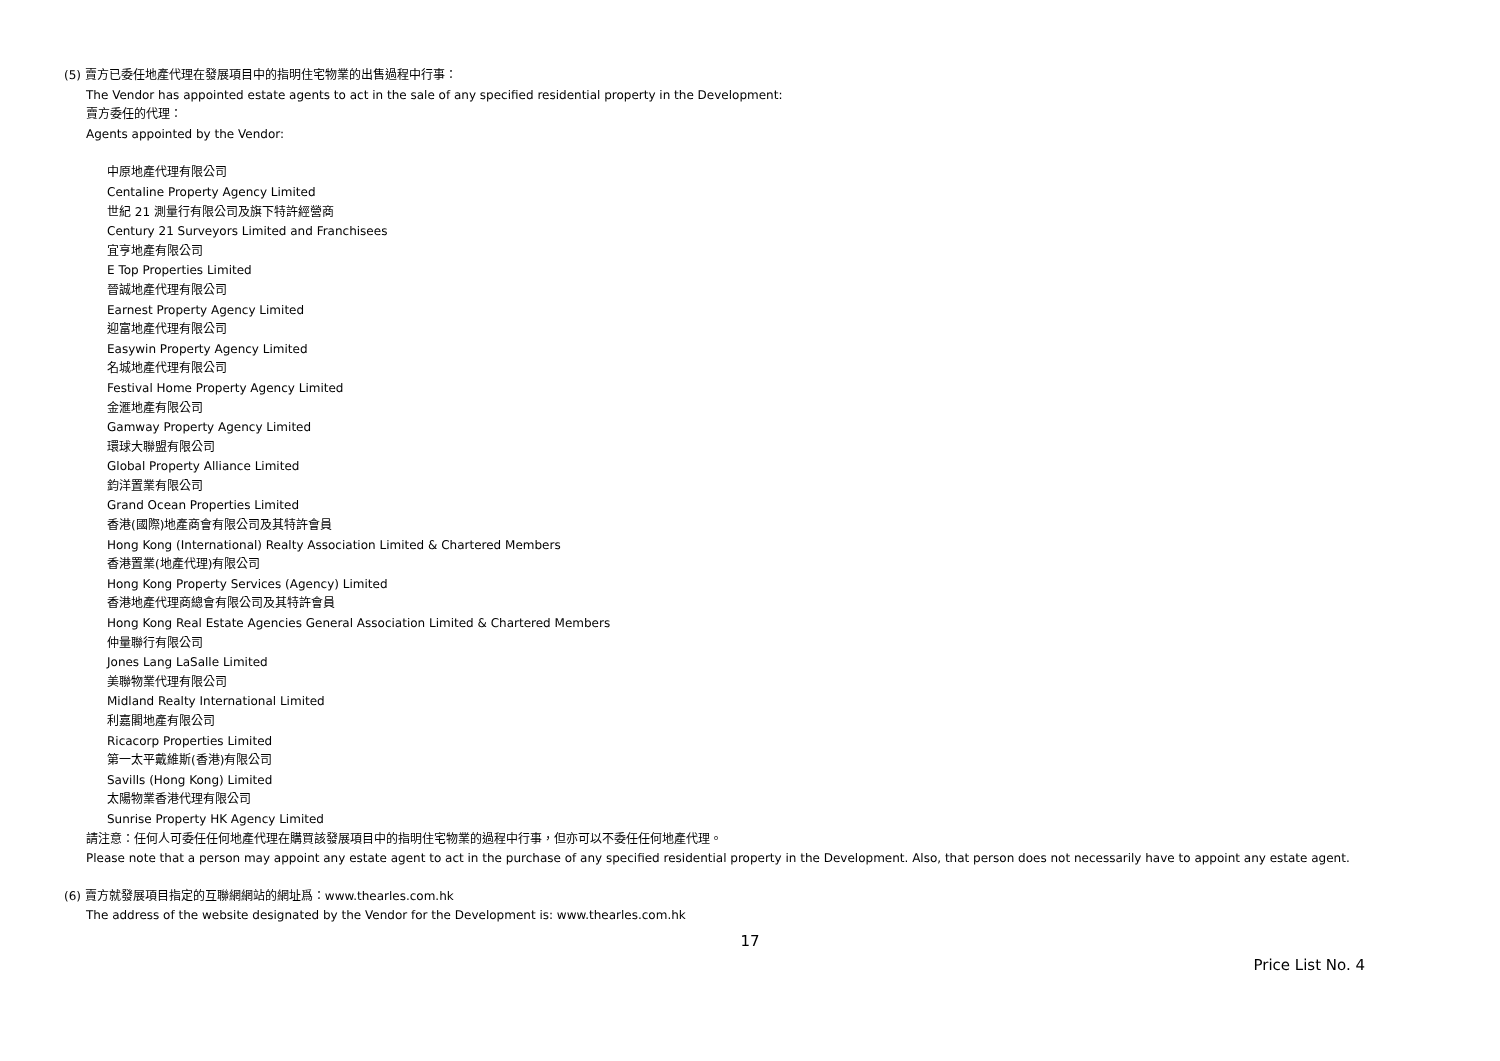(5) 賣方已委任地產代理在發展項目中的指明住宅物業的出售過程中行事：
The Vendor has appointed estate agents to act in the sale of any specified residential property in the Development:
賣方委任的代理：
Agents appointed by the Vendor:
中原地產代理有限公司
Centaline Property Agency Limited
世紀 21 測量行有限公司及旗下特許經營商
Century 21 Surveyors Limited and Franchisees
宜亨地產有限公司
E Top Properties Limited
晉誠地產代理有限公司
Earnest Property Agency Limited
迎富地產代理有限公司
Easywin Property Agency Limited
名城地產代理有限公司
Festival Home Property Agency Limited
金滙地產有限公司
Gamway Property Agency Limited
環球大聯盟有限公司
Global Property Alliance Limited
鈞洋置業有限公司
Grand Ocean Properties Limited
香港(國際)地產商會有限公司及其特許會員
Hong Kong (International) Realty Association Limited & Chartered Members
香港置業(地產代理)有限公司
Hong Kong Property Services (Agency) Limited
香港地產代理商總會有限公司及其特許會員
Hong Kong Real Estate Agencies General Association Limited & Chartered Members
仲量聯行有限公司
Jones Lang LaSalle Limited
美聯物業代理有限公司
Midland Realty International Limited
利嘉閣地產有限公司
Ricacorp Properties Limited
第一太平戴維斯(香港)有限公司
Savills (Hong Kong) Limited
太陽物業香港代理有限公司
Sunrise Property HK Agency Limited
請注意：任何人可委任任何地產代理在購買該發展項目中的指明住宅物業的過程中行事，但亦可以不委任任何地產代理。
Please note that a person may appoint any estate agent to act in the purchase of any specified residential property in the Development. Also, that person does not necessarily have to appoint any estate agent.
(6) 賣方就發展項目指定的互聯網網站的網址爲：www.thearles.com.hk
The address of the website designated by the Vendor for the Development is: www.thearles.com.hk
17
Price List No. 4